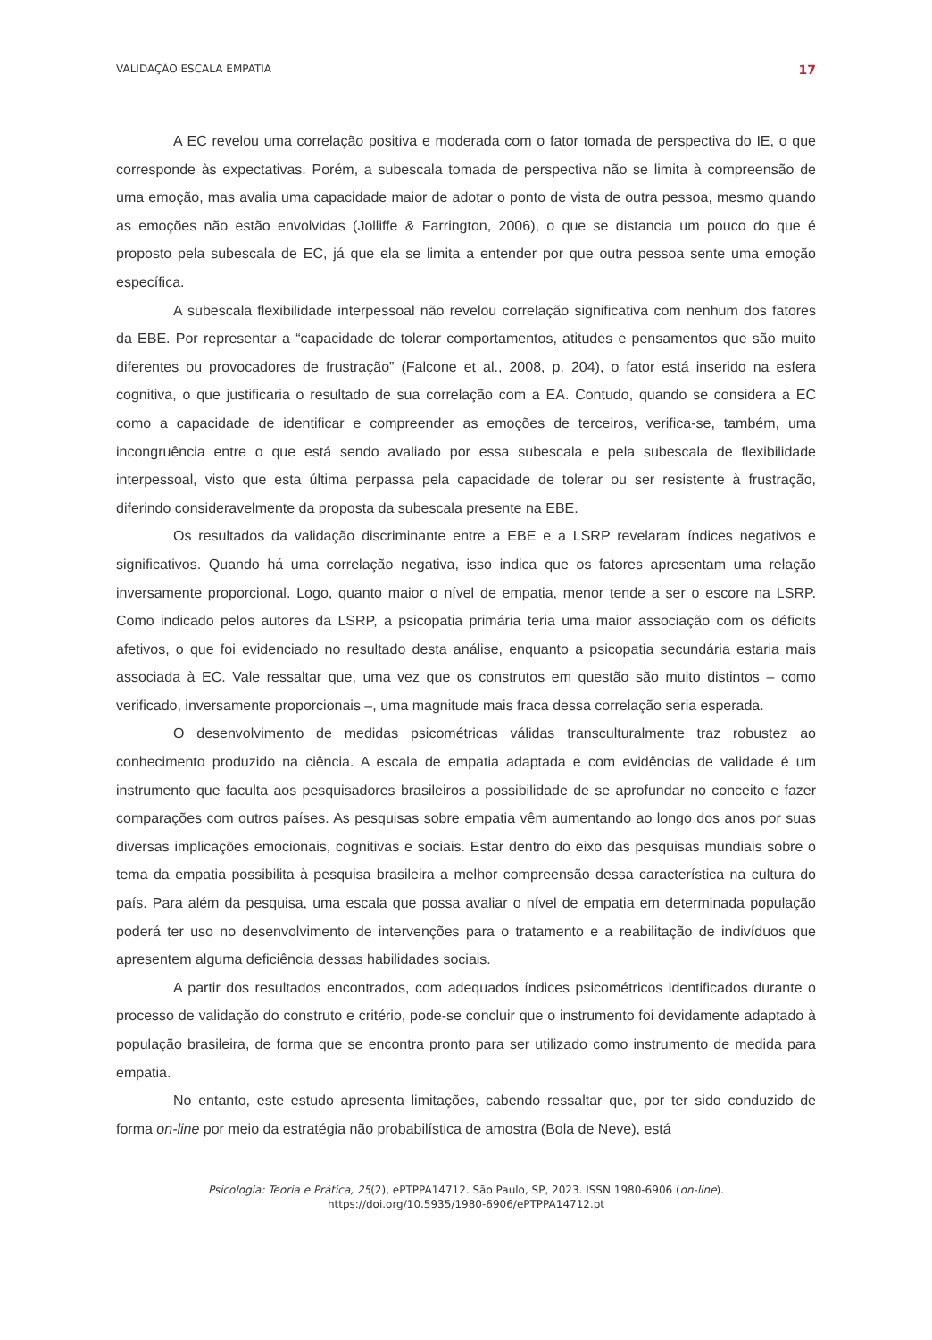VALIDAÇÃO ESCALA EMPATIA 17
A EC revelou uma correlação positiva e moderada com o fator tomada de perspectiva do IE, o que corresponde às expectativas. Porém, a subescala tomada de perspectiva não se limita à compreensão de uma emoção, mas avalia uma capacidade maior de adotar o ponto de vista de outra pessoa, mesmo quando as emoções não estão envolvidas (Jolliffe & Farrington, 2006), o que se distancia um pouco do que é proposto pela subescala de EC, já que ela se limita a entender por que outra pessoa sente uma emoção específica.
A subescala flexibilidade interpessoal não revelou correlação significativa com nenhum dos fatores da EBE. Por representar a “capacidade de tolerar comportamentos, atitudes e pensamentos que são muito diferentes ou provocadores de frustração” (Falcone et al., 2008, p. 204), o fator está inserido na esfera cognitiva, o que justificaria o resultado de sua correlação com a EA. Contudo, quando se considera a EC como a capacidade de identificar e compreender as emoções de terceiros, verifica-se, também, uma incongruência entre o que está sendo avaliado por essa subescala e pela subescala de flexibilidade interpessoal, visto que esta última perpassa pela capacidade de tolerar ou ser resistente à frustração, diferindo consideravelmente da proposta da subescala presente na EBE.
Os resultados da validação discriminante entre a EBE e a LSRP revelaram índices negativos e significativos. Quando há uma correlação negativa, isso indica que os fatores apresentam uma relação inversamente proporcional. Logo, quanto maior o nível de empatia, menor tende a ser o escore na LSRP. Como indicado pelos autores da LSRP, a psicopatia primária teria uma maior associação com os déficits afetivos, o que foi evidenciado no resultado desta análise, enquanto a psicopatia secundária estaria mais associada à EC. Vale ressaltar que, uma vez que os construtos em questão são muito distintos – como verificado, inversamente proporcionais –, uma magnitude mais fraca dessa correlação seria esperada.
O desenvolvimento de medidas psicométricas válidas transculturalmente traz robustez ao conhecimento produzido na ciência. A escala de empatia adaptada e com evidências de validade é um instrumento que faculta aos pesquisadores brasileiros a possibilidade de se aprofundar no conceito e fazer comparações com outros países. As pesquisas sobre empatia vêm aumentando ao longo dos anos por suas diversas implicações emocionais, cognitivas e sociais. Estar dentro do eixo das pesquisas mundiais sobre o tema da empatia possibilita à pesquisa brasileira a melhor compreensão dessa característica na cultura do país. Para além da pesquisa, uma escala que possa avaliar o nível de empatia em determinada população poderá ter uso no desenvolvimento de intervenções para o tratamento e a reabilitação de indivíduos que apresentem alguma deficiência dessas habilidades sociais.
A partir dos resultados encontrados, com adequados índices psicométricos identificados durante o processo de validação do construto e critério, pode-se concluir que o instrumento foi devidamente adaptado à população brasileira, de forma que se encontra pronto para ser utilizado como instrumento de medida para empatia.
No entanto, este estudo apresenta limitações, cabendo ressaltar que, por ter sido conduzido de forma on-line por meio da estratégia não probabilística de amostra (Bola de Neve), está
Psicologia: Teoria e Prática, 25(2), ePTPPA14712. São Paulo, SP, 2023. ISSN 1980-6906 (on-line).
https://doi.org/10.5935/1980-6906/ePTPPA14712.pt